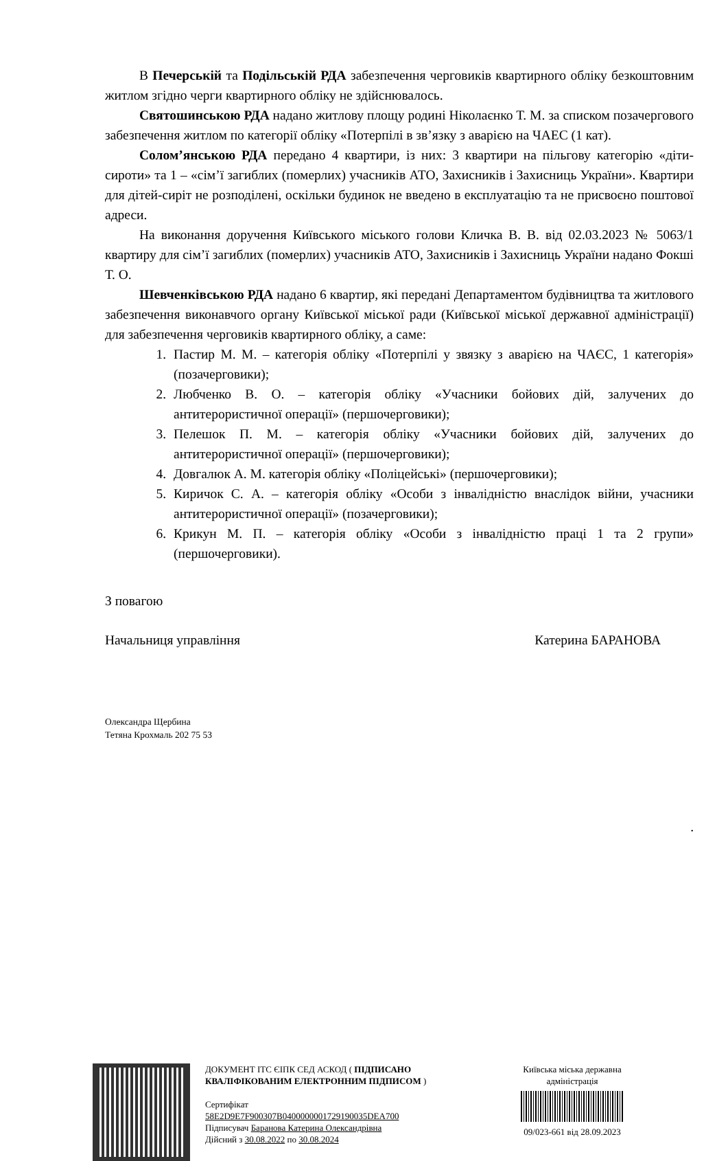В Печерській та Подільській РДА забезпечення черговиків квартирного обліку безкоштовним житлом згідно черги квартирного обліку не здійснювалось.
Святошинською РДА надано житлову площу родині Ніколаєнко Т. М. за списком позачергового забезпечення житлом по категорії обліку «Потерпілі в зв’язку з аварією на ЧАЕС (1 кат).
Солом’янською РДА передано 4 квартири, із них: 3 квартири на пільгову категорію «діти-сироти» та 1 – «сім’ї загиблих (померлих) учасників АТО, Захисників і Захисниць України». Квартири для дітей-сиріт не розподілені, оскільки будинок не введено в експлуатацію та не присвоєно поштової адреси.
На виконання доручення Київського міського голови Кличка В. В. від 02.03.2023 № 5063/1 квартиру для сім’ї загиблих (померлих) учасників АТО, Захисників і Захисниць України надано Фокші Т. О.
Шевченківською РДА надано 6 квартир, які передані Департаментом будівництва та житлового забезпечення виконавчого органу Київської міської ради (Київської міської державної адміністрації) для забезпечення черговиків квартирного обліку, а саме:
1. Пастир М. М. – категорія обліку «Потерпілі у звязку з аварією на ЧАЄС, 1 категорія» (позачерговики);
2. Любченко В. О. – категорія обліку «Учасники бойових дій, залучених до антитерористичної операції» (першочерговики);
3. Пелешок П. М. – категорія обліку «Учасники бойових дій, залучених до антитерористичної операції» (першочерговики);
4. Довгалюк А. М. категорія обліку «Поліцейські» (першочерговики);
5. Киричок С. А. – категорія обліку «Особи з інвалідністю внаслідок війни, учасники антитерористичної операції» (позачерговики);
6. Крикун М. П. – категорія обліку «Особи з інвалідністю праці 1 та 2 групи» (першочерговики).
З повагою
Начальниця управління Катерина БАРАНОВА
Олександра Щербина
Тетяна Крохмаль 202 75 53
.
ДОКУМЕНТ ІТС ЄІПК СЕД АСКОД ( ПІДПИСАНО КВАЛІФІКОВАНИМ ЕЛЕКТРОННИМ ПІДПИСОМ )
Сертифікат
58E2D9E7F900307B0400000001729190035DEA700
Підписувач Баранова Катерина Олександрівна
Дійсний з 30.08.2022 по 30.08.2024
Київська міська державна адміністрація
09/023-661 від 28.09.2023